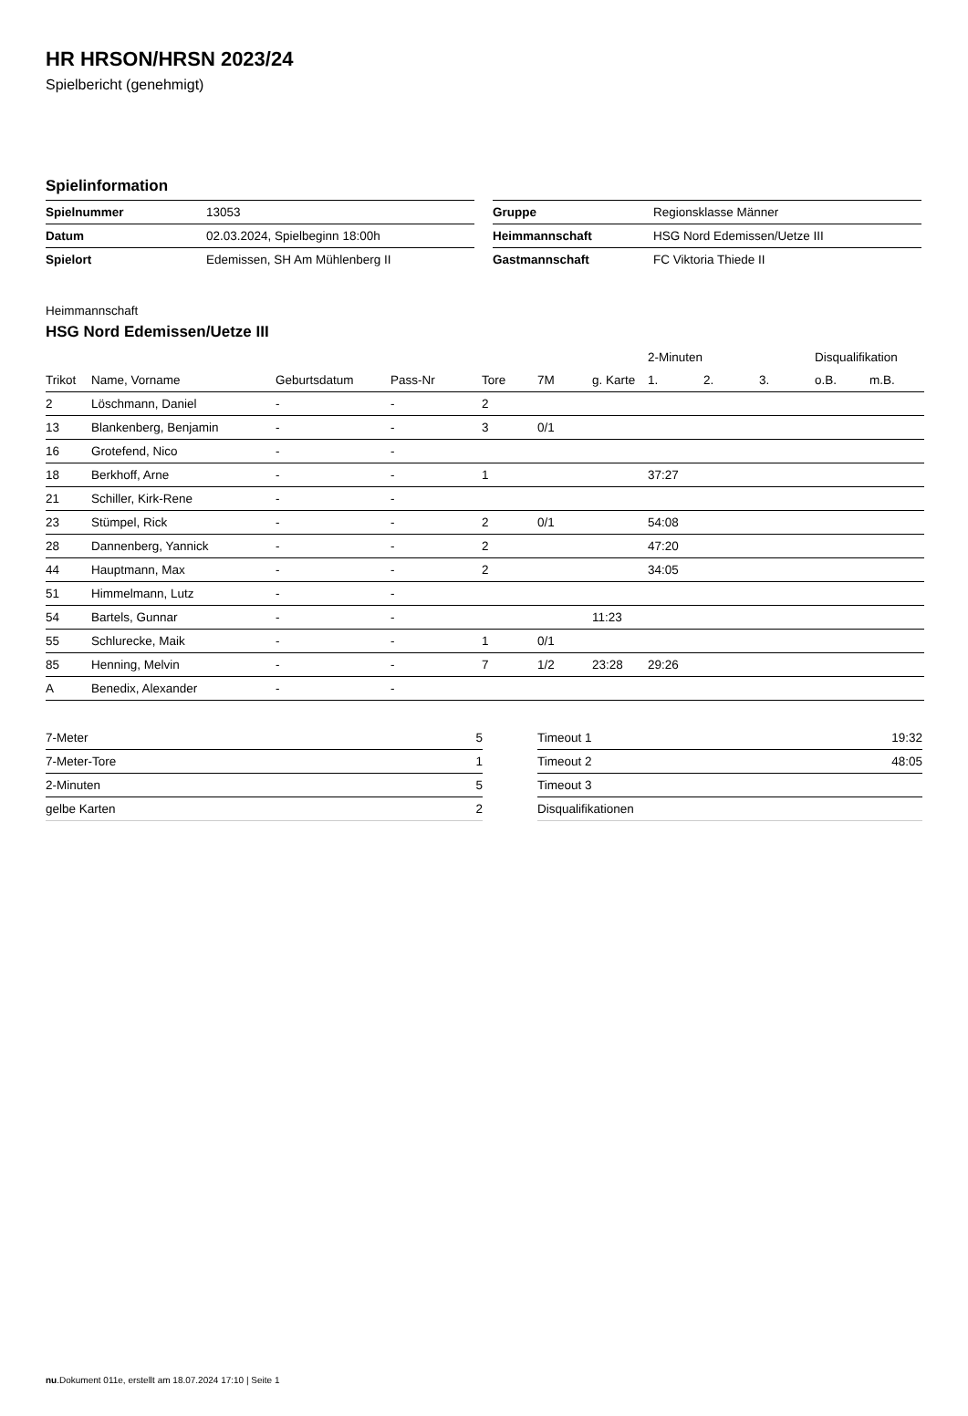HR HRSON/HRSN 2023/24
Spielbericht (genehmigt)
Spielinformation
| Spielnummer | 13053 |
| Datum | 02.03.2024, Spielbeginn 18:00h |
| Spielort | Edemissen, SH Am Mühlenberg II |
| Gruppe | Regionsklasse Männer |
| Heimmannschaft | HSG Nord Edemissen/Uetze III |
| Gastmannschaft | FC Viktoria Thiede II |
Heimmannschaft
HSG Nord Edemissen/Uetze III
| | | | | | | | 2-Minuten | | | Disqualifikation | |
| --- | --- | --- | --- | --- | --- | --- | --- | --- | --- | --- | --- |
| Trikot | Name, Vorname | Geburtsdatum | Pass-Nr | Tore | 7M | g. Karte | 1. | 2. | 3. | o.B. | m.B. |
| 2 | Löschmann, Daniel | - | - | 2 | | | | | | | |
| 13 | Blankenberg, Benjamin | - | - | 3 | 0/1 | | | | | | |
| 16 | Grotefend, Nico | - | - | | | | | | | | |
| 18 | Berkhoff, Arne | - | - | 1 | | | 37:27 | | | | |
| 21 | Schiller, Kirk-Rene | - | - | | | | | | | | |
| 23 | Stümpel, Rick | - | - | 2 | 0/1 | | 54:08 | | | | |
| 28 | Dannenberg, Yannick | - | - | 2 | | | 47:20 | | | | |
| 44 | Hauptmann, Max | - | - | 2 | | | 34:05 | | | | |
| 51 | Himmelmann, Lutz | - | - | | | | | | | | |
| 54 | Bartels, Gunnar | - | - | | | 11:23 | | | | | |
| 55 | Schlurecke, Maik | - | - | 1 | 0/1 | | | | | | |
| 85 | Henning, Melvin | - | - | 7 | 1/2 | 23:28 | 29:26 | | | | |
| A | Benedix, Alexander | - | - | | | | | | | | |
| 7-Meter | 5 |
| 7-Meter-Tore | 1 |
| 2-Minuten | 5 |
| gelbe Karten | 2 |
| Timeout 1 | 19:32 |
| Timeout 2 | 48:05 |
| Timeout 3 | |
| Disqualifikationen | |
nu.Dokument 011e, erstellt am 18.07.2024 17:10 | Seite 1